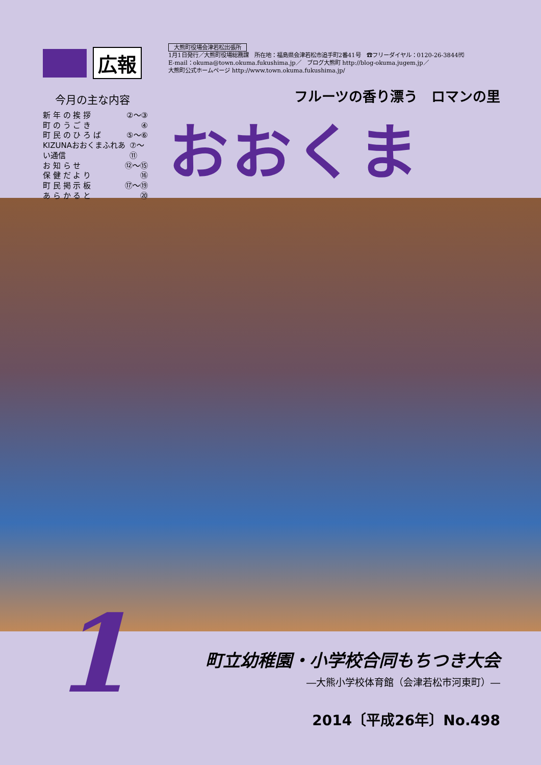広報
今月の主な内容
新 年 の 挨 拶 ②～③
町 の う ご き ④
町 民 の ひ ろ ば ⑤～⑥
KIZUNAおおくまふれあい通信 ⑦～⑪
お 知 ら せ ⑫～⑮
保 健 だ よ り ⑯
町 民 掲 示 板 ⑰～⑲
あ ら か る と ⑳
大熊町役場会津若松出張所
1月1日発行／大熊町役場総務課　所在地：福島県会津若松市追手町2番41号　☎フリーダイヤル：0120-26-3844㈹
E-mail：okuma@town.okuma.fukushima.jp／　ブログ大熊町 http://blog-okuma.jugem.jp／
大熊町公式ホームページ http://www.town.okuma.fukushima.jp/
フルーツの香り漂う　ロマンの里
おおくま
1
町立幼稚園・小学校合同もちつき大会
―大熊小学校体育館（会津若松市河東町）―
2014〔平成26年〕No.498